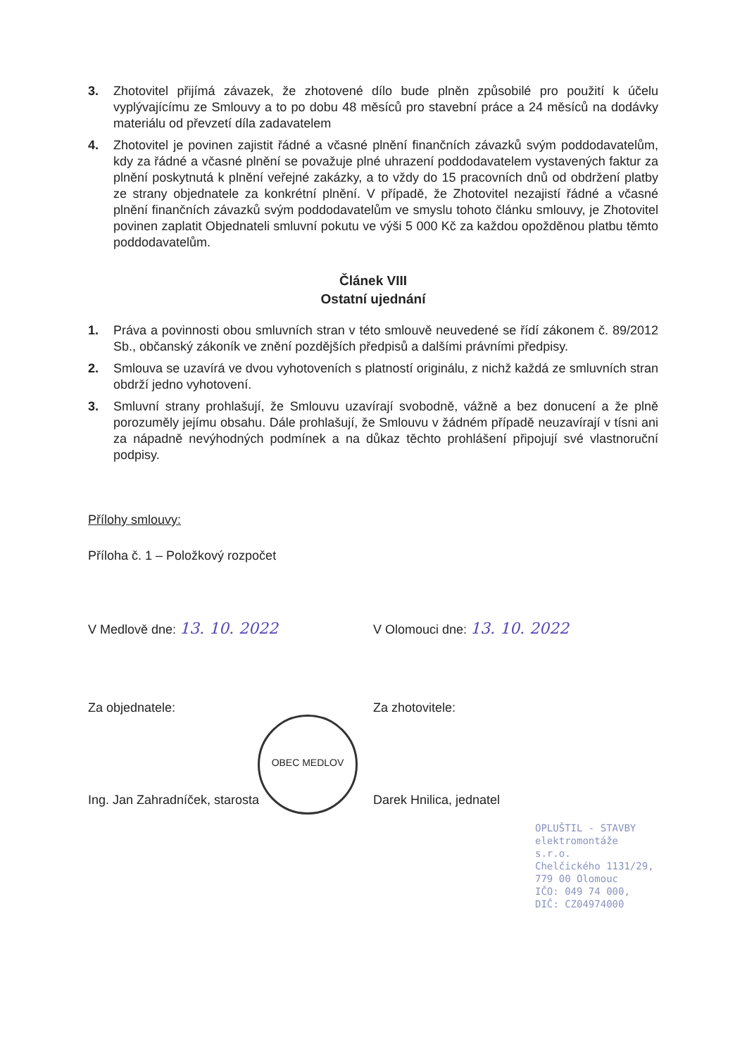3. Zhotovitel přijímá závazek, že zhotovené dílo bude plněn způsobilé pro použití k účelu vyplývajícímu ze Smlouvy a to po dobu 48 měsíců pro stavební práce a 24 měsíců na dodávky materiálu od převzetí díla zadavatelem
4. Zhotovitel je povinen zajistit řádné a včasné plnění finančních závazků svým poddodavatelům, kdy za řádné a včasné plnění se považuje plné uhrazení poddodavatelem vystavených faktur za plnění poskytnutá k plnění veřejné zakázky, a to vždy do 15 pracovních dnů od obdržení platby ze strany objednatele za konkrétní plnění. V případě, že Zhotovitel nezajistí řádné a včasné plnění finančních závazků svým poddodavatelům ve smyslu tohoto článku smlouvy, je Zhotovitel povinen zaplatit Objednateli smluvní pokutu ve výši 5 000 Kč za každou opožděnou platbu těmto poddodavatelům.
Článek VIII
Ostatní ujednání
1. Práva a povinnosti obou smluvních stran v této smlouvě neuvedené se řídí zákonem č. 89/2012 Sb., občanský zákoník ve znění pozdějších předpisů a dalšími právními předpisy.
2. Smlouva se uzavírá ve dvou vyhotoveních s platností originálu, z nichž každá ze smluvních stran obdrží jedno vyhotovení.
3. Smluvní strany prohlašují, že Smlouvu uzavírají svobodně, vážně a bez donucení a že plně porozuměly jejímu obsahu. Dále prohlašují, že Smlouvu v žádném případě neuzavírají v tísni ani za nápadně nevýhodných podmínek a na důkaz těchto prohlášení připojují své vlastnoruční podpisy.
Přílohy smlouvy:
Příloha č. 1 – Položkový rozpočet
V Medlově dne: 13. 10. 2022
V Olomouci dne: 13. 10. 2022
Za objednatele: Za zhotovitele:
Ing. Jan Zahradníček, starosta Darek Hnilica, jednatel
OPLUŠTIL - STAVBY
elektromontáže s.r.o.
Chelčického 1131/29, 779 00 Olomouc
IČO: 049 74 000, DIČ: CZ04974000
OBEC MEDLOV